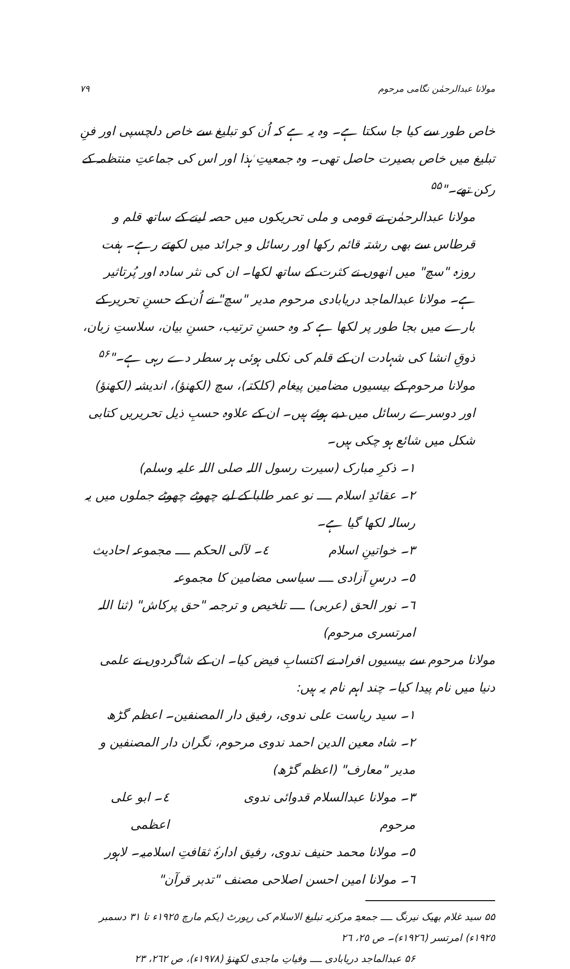مولانا عبدالرحمٰن نگامی مرحوم ٧٩
خاص طور سے کیا جا سکتا ہے۔ وہ یہ ہے کہ اُن کو تبلیغ سے خاص دلچسپی اور فنِ تبلیغ میں خاص بصیرت حاصل تھی۔ وہ جمعیتِ ہٰذا اور اس کی جماعتِ منتظمہ کے رکن تھے۔"<sup>۵۵</sup>
مولانا عبدالرحمٰن نے قومی و ملی تحریکوں میں حصہ لینے کے ساتھ قلم و قرطاس سے بھی رشتہ قائم رکھا اور رسائل و جرائد میں لکھتے رہے۔ ہفت روزہ "سچ" میں انھوں نے کثرت کے ساتھ لکھا۔ ان کی نثر سادہ اور پُرتاثیر ہے۔ مولانا عبدالماجد دریابادی مرحوم مدیر "سچ" نے اُن کے حسنِ تحریر کے بارے میں بجا طور پر لکھا ہے کہ وہ حسنِ ترتیب، حسنِ بیان، سلاستِ زبان، ذوقِ انشا کی شہادت ان کے قلم کی نکلی ہوئی ہر سطر دے رہی ہے۔"<sup>۵۶</sup>
مولانا مرحوم کے بیسیوں مضامین پیغام (کلکتہ)، سچ (لکھنؤ)، اندیشہ (لکھنؤ) اور دوسرے رسائل میں دبے ہوئے ہیں۔ ان کے علاوہ حسبِ ذیل تحریریں کتابی شکل میں شائع ہو چکی ہیں۔
١۔ ذکرِ مبارک (سیرت رسول اللہ صلی اللہ علیہ وسلم)
٢۔ عقائدِ اسلام ــــ نو عمر طلبا کے لیے چھوٹے چھوٹے جملوں میں یہ رسالہ لکھا گیا ہے۔
٣۔ خواتینِ اسلام ٤۔ لآلی الحکم ــــ مجموعہ احادیث
٥۔ درسِ آزادی ــــ سیاسی مضامین کا مجموعہ
٦۔ نور الحق (عربی) ــــ تلخیص و ترجمہ "حق پرکاش" (ثنا اللہ امرتسری مرحوم)
مولانا مرحوم سے بیسیوں افراد نے اکتسابِ فیض کیا۔ ان کے شاگردوں نے علمی دنیا میں نام پیدا کیا۔ چند اہم نام یہ ہیں:
١۔ سید ریاست علی ندوی، رفیق دار المصنفین۔ اعظم گڑھ
٢۔ شاہ معین الدین احمد ندوی مرحوم، نگران دار المصنفین و مدیر "معارف" (اعظم گڑھ)
٣۔ مولانا عبدالسلام قدوائی ندوی مرحوم ٤۔ ابو علی اعظمی
٥۔ مولانا محمد حنیف ندوی، رفیق ادارۂ ثقافتِ اسلامیہ۔ لاہور
٦۔ مولانا امین احسن اصلاحی مصنف "تدبر قرآن"
۵۵ سید غلام بھیک نیرنگ ــــ جمعیۃ مرکزیہ تبلیغ الاسلام کی رپورٹ (یکم مارچ ١٩٢٥ء تا ٣١ دسمبر ١٩٢٥ء) امرتسر (١٩٢٦ء)۔ ص ٢٥، ٢٦
۵۶ عبدالماجد دریابادی ــــ وفیاتِ ماجدی لکھنؤ (١٩٧٨ء)، ص ٢٦٢، ٢٣